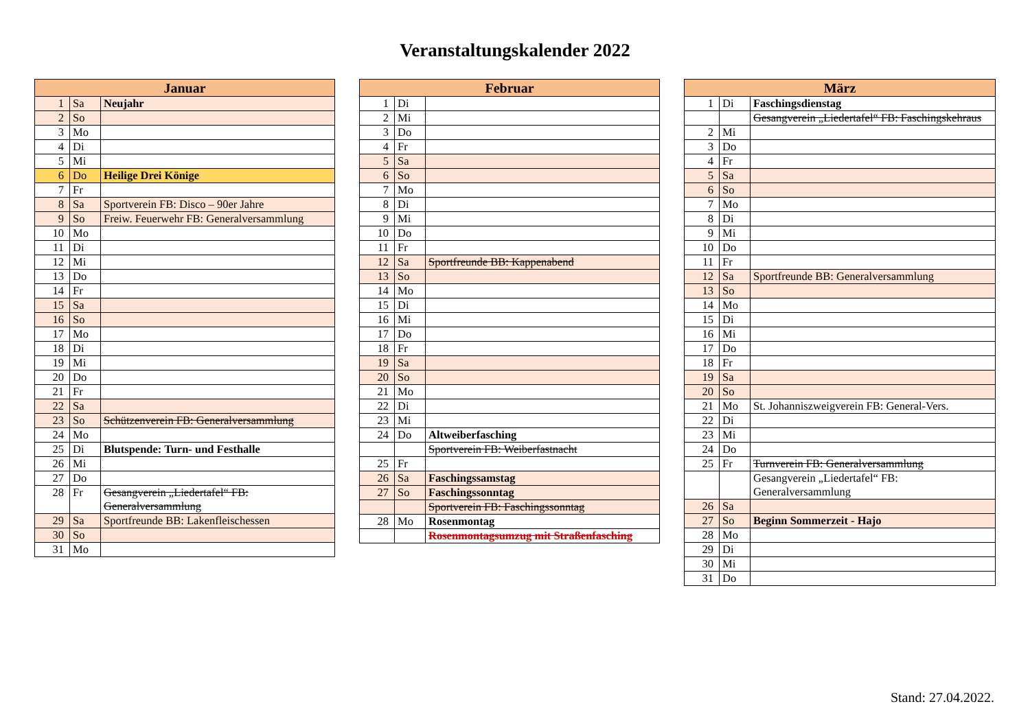Veranstaltungskalender 2022
| Januar | | |
| --- | --- | --- |
| 1 | Sa | Neujahr |
| 2 | So | |
| 3 | Mo | |
| 4 | Di | |
| 5 | Mi | |
| 6 | Do | Heilige Drei Könige |
| 7 | Fr | |
| 8 | Sa | Sportverein FB: Disco – 90er Jahre |
| 9 | So | Freiw. Feuerwehr FB: Generalversammlung |
| 10 | Mo | |
| 11 | Di | |
| 12 | Mi | |
| 13 | Do | |
| 14 | Fr | |
| 15 | Sa | |
| 16 | So | |
| 17 | Mo | |
| 18 | Di | |
| 19 | Mi | |
| 20 | Do | |
| 21 | Fr | |
| 22 | Sa | |
| 23 | So | Schützenverein FB: Generalversammlung |
| 24 | Mo | |
| 25 | Di | Blutspende: Turn- und Festhalle |
| 26 | Mi | |
| 27 | Do | |
| 28 | Fr | Gesangverein „Liedertafel“ FB: Generalversammlung |
| 29 | Sa | Sportfreunde BB: Lakenfleischessen |
| 30 | So | |
| 31 | Mo | |
| Februar | | |
| --- | --- | --- |
| 1 | Di | |
| 2 | Mi | |
| 3 | Do | |
| 4 | Fr | |
| 5 | Sa | |
| 6 | So | |
| 7 | Mo | |
| 8 | Di | |
| 9 | Mi | |
| 10 | Do | |
| 11 | Fr | |
| 12 | Sa | Sportfreunde BB: Kappenabend |
| 13 | So | |
| 14 | Mo | |
| 15 | Di | |
| 16 | Mi | |
| 17 | Do | |
| 18 | Fr | |
| 19 | Sa | |
| 20 | So | |
| 21 | Mo | |
| 22 | Di | |
| 23 | Mi | |
| 24 | Do | Altweiberfasching |
| | | Sportverein FB: Weiberfastnacht |
| 25 | Fr | |
| 26 | Sa | Faschingssamstag |
| 27 | So | Faschingssonntag |
| | | Sportverein FB: Faschingssonntag |
| 28 | Mo | Rosenmontag |
| | | Rosenmontagsumzug mit Straßenfasching |
| März | | |
| --- | --- | --- |
| 1 | Di | Faschingsdienstag |
| | | Gesangverein „Liedertafel“ FB: Faschingskehraus |
| 2 | Mi | |
| 3 | Do | |
| 4 | Fr | |
| 5 | Sa | |
| 6 | So | |
| 7 | Mo | |
| 8 | Di | |
| 9 | Mi | |
| 10 | Do | |
| 11 | Fr | |
| 12 | Sa | Sportfreunde BB: Generalversammlung |
| 13 | So | |
| 14 | Mo | |
| 15 | Di | |
| 16 | Mi | |
| 17 | Do | |
| 18 | Fr | |
| 19 | Sa | |
| 20 | So | |
| 21 | Mo | St. Johanniszweigverein FB: General-Vers. |
| 22 | Di | |
| 23 | Mi | |
| 24 | Do | |
| 25 | Fr | Turnverein FB: Generalversammlung |
| | | Gesangverein „Liedertafel“ FB: Generalversammlung |
| 26 | Sa | |
| 27 | So | Beginn Sommerzeit - Hajo |
| 28 | Mo | |
| 29 | Di | |
| 30 | Mi | |
| 31 | Do | |
Stand: 27.04.2022.